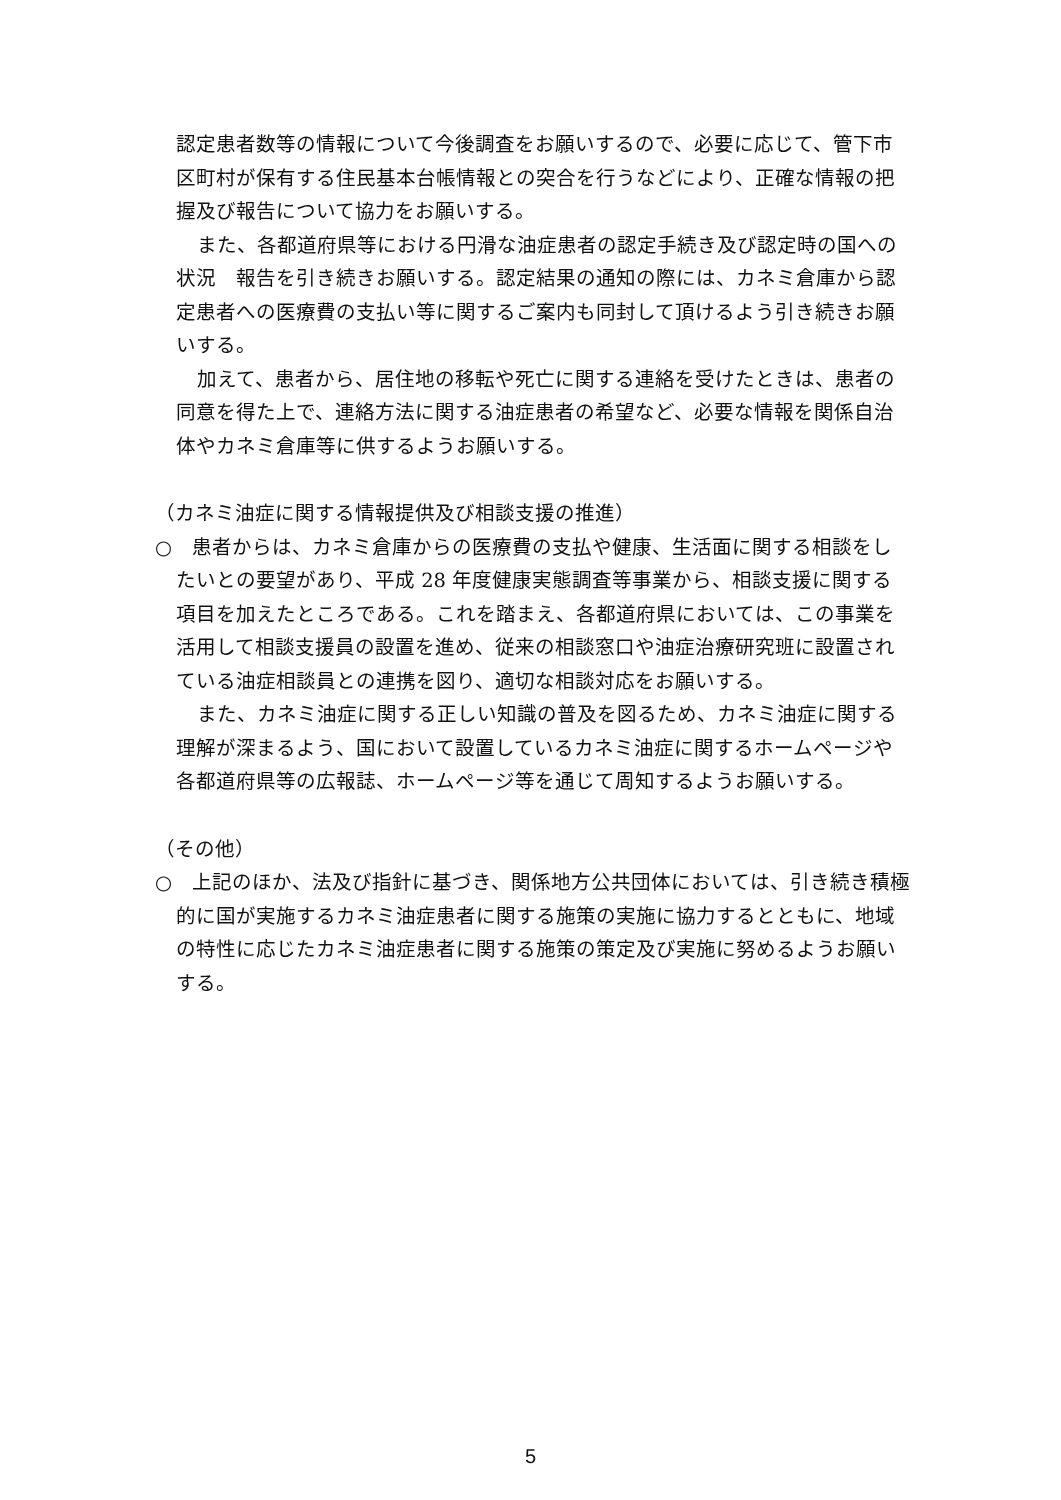認定患者数等の情報について今後調査をお願いするので、必要に応じて、管下市区町村が保有する住民基本台帳情報との突合を行うなどにより、正確な情報の把握及び報告について協力をお願いする。
また、各都道府県等における円滑な油症患者の認定手続き及び認定時の国への状況　報告を引き続きお願いする。認定結果の通知の際には、カネミ倉庫から認定患者への医療費の支払い等に関するご案内も同封して頂けるよう引き続きお願いする。
加えて、患者から、居住地の移転や死亡に関する連絡を受けたときは、患者の同意を得た上で、連絡方法に関する油症患者の希望など、必要な情報を関係自治体やカネミ倉庫等に供するようお願いする。
（カネミ油症に関する情報提供及び相談支援の推進）
○　患者からは、カネミ倉庫からの医療費の支払や健康、生活面に関する相談をしたいとの要望があり、平成 28 年度健康実態調査等事業から、相談支援に関する項目を加えたところである。これを踏まえ、各都道府県においては、この事業を活用して相談支援員の設置を進め、従来の相談窓口や油症治療研究班に設置されている油症相談員との連携を図り、適切な相談対応をお願いする。
また、カネミ油症に関する正しい知識の普及を図るため、カネミ油症に関する理解が深まるよう、国において設置しているカネミ油症に関するホームページや各都道府県等の広報誌、ホームページ等を通じて周知するようお願いする。
（その他）
○　上記のほか、法及び指針に基づき、関係地方公共団体においては、引き続き積極的に国が実施するカネミ油症患者に関する施策の実施に協力するとともに、地域の特性に応じたカネミ油症患者に関する施策の策定及び実施に努めるようお願いする。
5